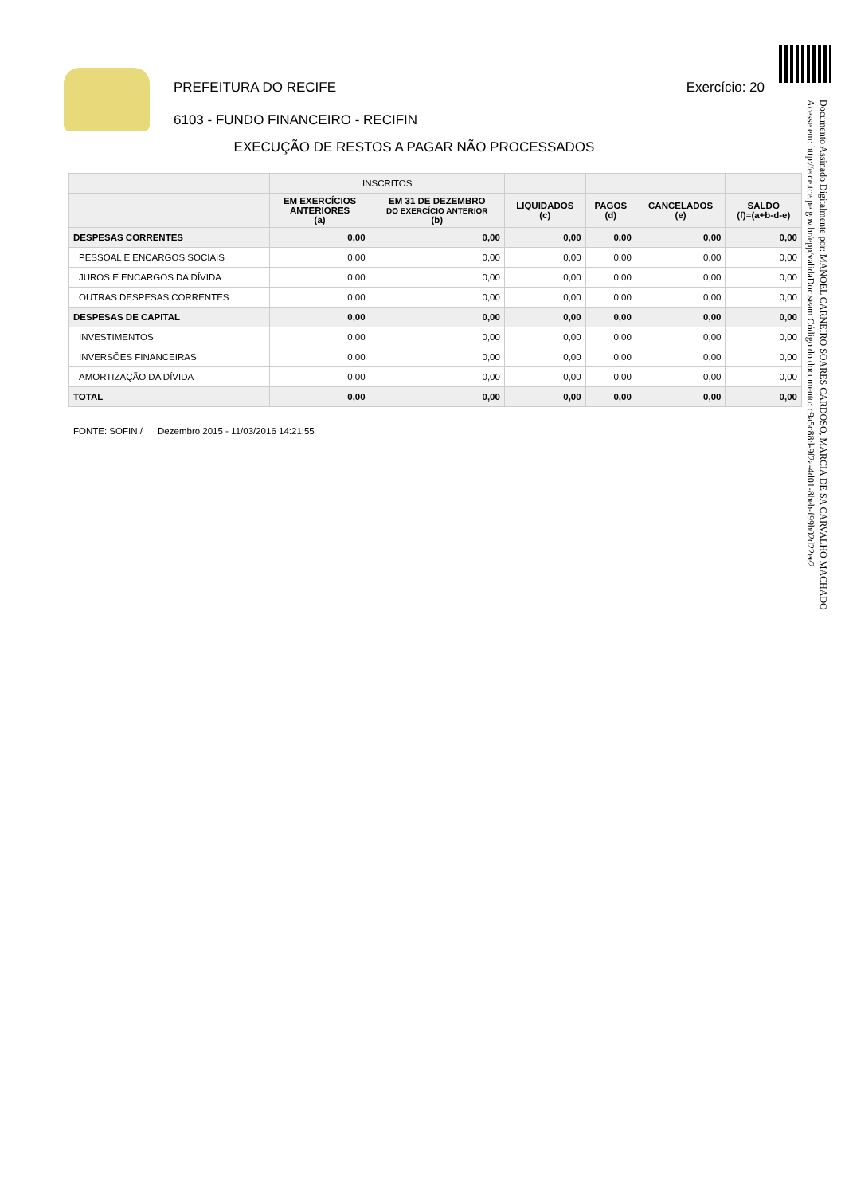Documento Assinado Digitalmente por: MANOEL CARNEIRO SOARES CARDOSO, MARCIA DE SA CARVALHO MACHADO
Acesse em: http://etce.tce.pe.gov.br/epp/validaDoc.seam Código do documento: c9a5c88d-9f2a-4d01-8beb-f99b02d22ee2
PREFEITURA DO RECIFE Exercício: 20
6103 - FUNDO FINANCEIRO - RECIFIN
EXECUÇÃO DE RESTOS A PAGAR NÃO PROCESSADOS
| | INSCRITOS | | | | | |
| --- | --- | --- | --- | --- | --- | --- |
| | EM EXERCÍCIOS ANTERIORES (a) | EM 31 DE DEZEMBRO DO EXERCÍCIO ANTERIOR (b) | LIQUIDADOS (c) | PAGOS (d) | CANCELADOS (e) | SALDO (f)=(a+b-d-e) |
| DESPESAS CORRENTES | 0,00 | 0,00 | 0,00 | 0,00 | 0,00 | 0,00 |
| PESSOAL E ENCARGOS SOCIAIS | 0,00 | 0,00 | 0,00 | 0,00 | 0,00 | 0,00 |
| JUROS E ENCARGOS DA DÍVIDA | 0,00 | 0,00 | 0,00 | 0,00 | 0,00 | 0,00 |
| OUTRAS DESPESAS CORRENTES | 0,00 | 0,00 | 0,00 | 0,00 | 0,00 | 0,00 |
| DESPESAS DE CAPITAL | 0,00 | 0,00 | 0,00 | 0,00 | 0,00 | 0,00 |
| INVESTIMENTOS | 0,00 | 0,00 | 0,00 | 0,00 | 0,00 | 0,00 |
| INVERSÕES FINANCEIRAS | 0,00 | 0,00 | 0,00 | 0,00 | 0,00 | 0,00 |
| AMORTIZAÇÃO DA DÍVIDA | 0,00 | 0,00 | 0,00 | 0,00 | 0,00 | 0,00 |
| TOTAL | 0,00 | 0,00 | 0,00 | 0,00 | 0,00 | 0,00 |
FONTE: SOFIN / Dezembro 2015 - 11/03/2016 14:21:55